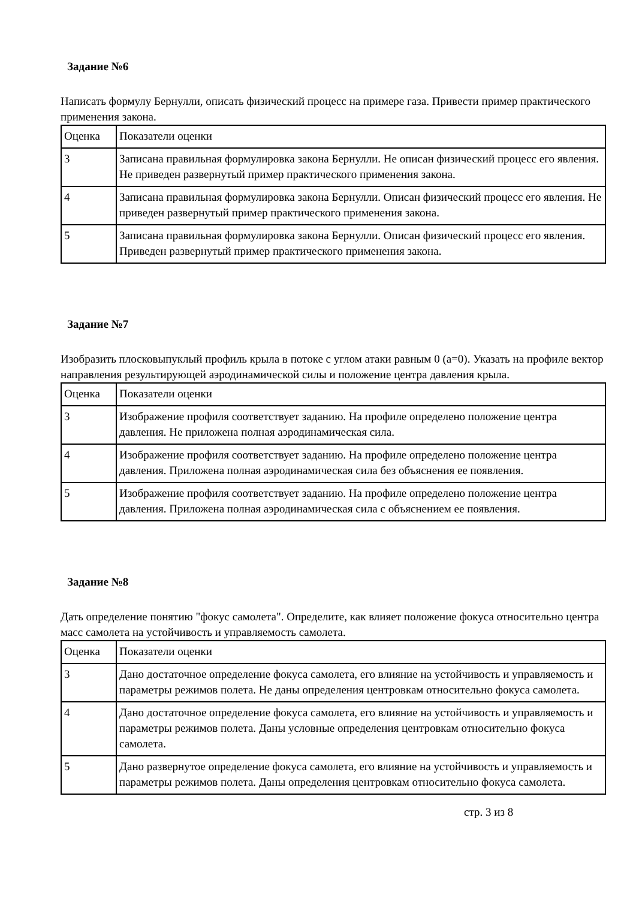Задание №6
Написать формулу Бернулли, описать физический процесс на примере газа. Привести пример практического применения закона.
| Оценка | Показатели оценки |
| 3 | Записана правильная формулировка закона Бернулли. Не описан физический процесс его явления. Не приведен развернутый пример практического применения закона. |
| 4 | Записана правильная формулировка закона Бернулли. Описан физический процесс его явления. Не приведен развернутый пример практического применения закона. |
| 5 | Записана правильная формулировка закона Бернулли. Описан физический процесс его явления. Приведен развернутый пример практического применения закона. |
Задание №7
Изобразить плосковыпуклый профиль крыла в потоке с углом атаки равным 0 (a=0). Указать на профиле вектор направления результирующей аэродинамической силы и положение центра давления крыла.
| Оценка | Показатели оценки |
| 3 | Изображение профиля соответствует заданию. На профиле определено положение центра давления. Не приложена полная аэродинамическая сила. |
| 4 | Изображение профиля соответствует заданию. На профиле определено положение центра давления. Приложена полная аэродинамическая сила без объяснения ее появления. |
| 5 | Изображение профиля соответствует заданию. На профиле определено положение центра давления. Приложена полная аэродинамическая сила с объяснением ее появления. |
Задание №8
Дать определение понятию "фокус самолета". Определите, как влияет положение фокуса относительно центра масс самолета на устойчивость и управляемость самолета.
| Оценка | Показатели оценки |
| 3 | Дано достаточное определение фокуса самолета, его влияние на устойчивость и управляемость и параметры режимов полета. Не даны определения центровкам относительно фокуса самолета. |
| 4 | Дано достаточное определение фокуса самолета, его влияние на устойчивость и управляемость и параметры режимов полета. Даны условные определения центровкам относительно фокуса самолета. |
| 5 | Дано развернутое определение фокуса самолета, его влияние на устойчивость и управляемость и параметры режимов полета. Даны определения центровкам относительно фокуса самолета. |
стр. 3 из 8